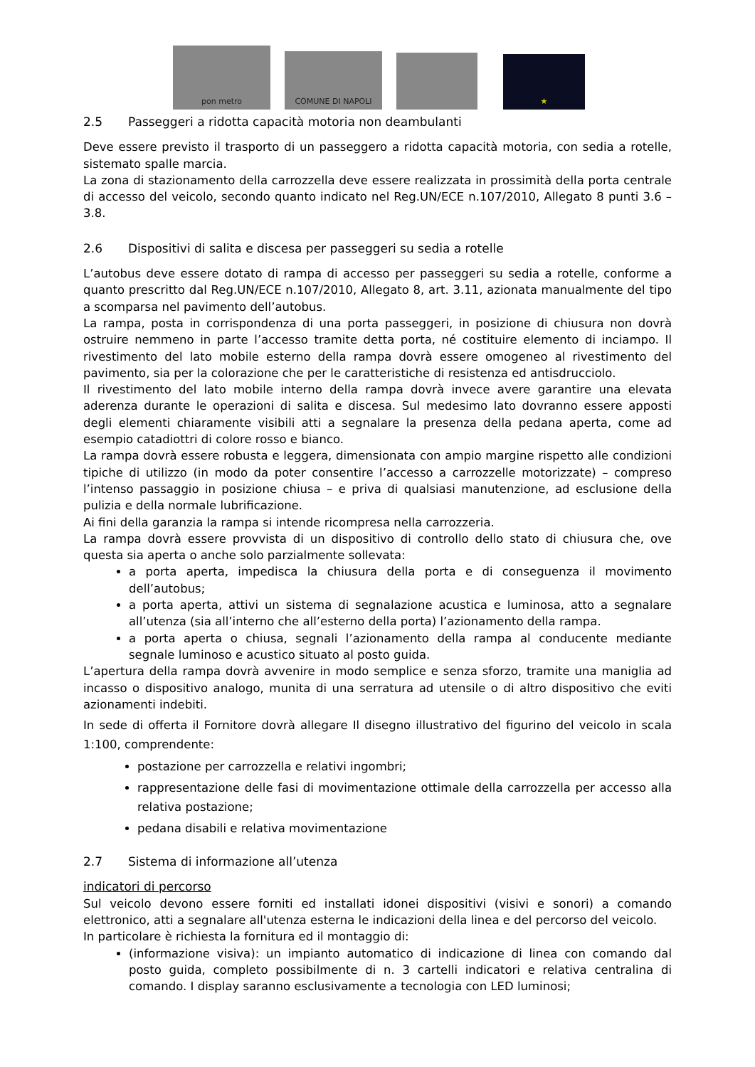pon metro
COMUNE DI NAPOLI
★
2.5 Passeggeri a ridotta capacità motoria non deambulanti
Deve essere previsto il trasporto di un passeggero a ridotta capacità motoria, con sedia a rotelle, sistemato spalle marcia.
La zona di stazionamento della carrozzella deve essere realizzata in prossimità della porta centrale di accesso del veicolo, secondo quanto indicato nel Reg.UN/ECE n.107/2010, Allegato 8 punti 3.6 – 3.8.
2.6 Dispositivi di salita e discesa per passeggeri su sedia a rotelle
L’autobus deve essere dotato di rampa di accesso per passeggeri su sedia a rotelle, conforme a quanto prescritto dal Reg.UN/ECE n.107/2010, Allegato 8, art. 3.11, azionata manualmente del tipo a scomparsa nel pavimento dell’autobus.
La rampa, posta in corrispondenza di una porta passeggeri, in posizione di chiusura non dovrà ostruire nemmeno in parte l’accesso tramite detta porta, né costituire elemento di inciampo. Il rivestimento del lato mobile esterno della rampa dovrà essere omogeneo al rivestimento del pavimento, sia per la colorazione che per le caratteristiche di resistenza ed antisdrucciolo.
Il rivestimento del lato mobile interno della rampa dovrà invece avere garantire una elevata aderenza durante le operazioni di salita e discesa. Sul medesimo lato dovranno essere apposti degli elementi chiaramente visibili atti a segnalare la presenza della pedana aperta, come ad esempio catadiottri di colore rosso e bianco.
La rampa dovrà essere robusta e leggera, dimensionata con ampio margine rispetto alle condizioni tipiche di utilizzo (in modo da poter consentire l’accesso a carrozzelle motorizzate) – compreso l’intenso passaggio in posizione chiusa – e priva di qualsiasi manutenzione, ad esclusione della pulizia e della normale lubrificazione.
Ai fini della garanzia la rampa si intende ricompresa nella carrozzeria.
La rampa dovrà essere provvista di un dispositivo di controllo dello stato di chiusura che, ove questa sia aperta o anche solo parzialmente sollevata:
a porta aperta, impedisca la chiusura della porta e di conseguenza il movimento dell’autobus;
a porta aperta, attivi un sistema di segnalazione acustica e luminosa, atto a segnalare all’utenza (sia all’interno che all’esterno della porta) l’azionamento della rampa.
a porta aperta o chiusa, segnali l’azionamento della rampa al conducente mediante segnale luminoso e acustico situato al posto guida.
L’apertura della rampa dovrà avvenire in modo semplice e senza sforzo, tramite una maniglia ad incasso o dispositivo analogo, munita di una serratura ad utensile o di altro dispositivo che eviti azionamenti indebiti.
In sede di offerta il Fornitore dovrà allegare Il disegno illustrativo del figurino del veicolo in scala 1:100, comprendente:
postazione per carrozzella e relativi ingombri;
rappresentazione delle fasi di movimentazione ottimale della carrozzella per accesso alla relativa postazione;
pedana disabili e relativa movimentazione
2.7 Sistema di informazione all’utenza
indicatori di percorso
Sul veicolo devono essere forniti ed installati idonei dispositivi (visivi e sonori) a comando elettronico, atti a segnalare all'utenza esterna le indicazioni della linea e del percorso del veicolo.
In particolare è richiesta la fornitura ed il montaggio di:
(informazione visiva): un impianto automatico di indicazione di linea con comando dal posto guida, completo possibilmente di n. 3 cartelli indicatori e relativa centralina di comando. I display saranno esclusivamente a tecnologia con LED luminosi;